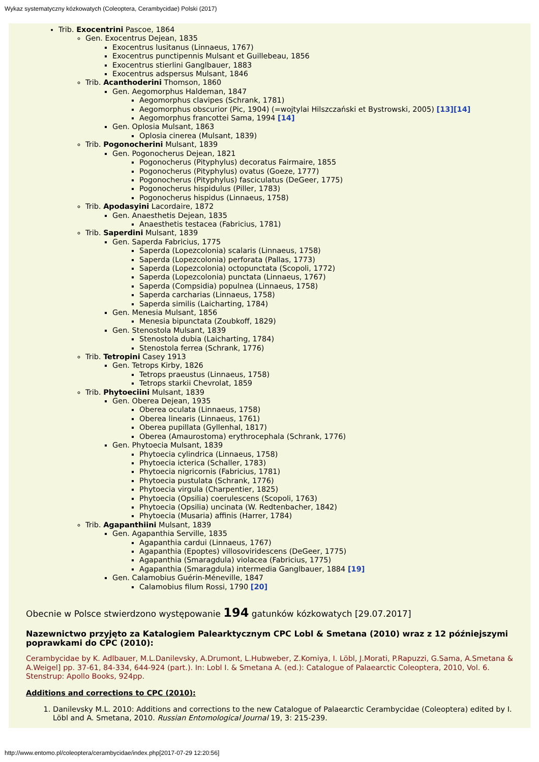Wykaz systematyczny kózkowatych (Coleoptera, Cerambycidae) Polski (2017)
Trib. Exocentrini Pascoe, 1864
Gen. Exocentrus Dejean, 1835
Exocentrus lusitanus (Linnaeus, 1767)
Exocentrus punctipennis Mulsant et Guillebeau, 1856
Exocentrus stierlini Ganglbauer, 1883
Exocentrus adspersus Mulsant, 1846
Trib. Acanthoderini Thomson, 1860
Gen. Aegomorphus Haldeman, 1847
Aegomorphus clavipes (Schrank, 1781)
Aegomorphus obscurior (Pic, 1904) (=wojtylai Hilszczański et Bystrowski, 2005) [13][14]
Aegomorphus francottei Sama, 1994 [14]
Gen. Oplosia Mulsant, 1863
Oplosia cinerea (Mulsant, 1839)
Trib. Pogonocherini Mulsant, 1839
Gen. Pogonocherus Dejean, 1821
Pogonocherus (Pityphylus) decoratus Fairmaire, 1855
Pogonocherus (Pityphylus) ovatus (Goeze, 1777)
Pogonocherus (Pityphylus) fasciculatus (DeGeer, 1775)
Pogonocherus hispidulus (Piller, 1783)
Pogonocherus hispidus (Linnaeus, 1758)
Trib. Apodasyini Lacordaire, 1872
Gen. Anaesthetis Dejean, 1835
Anaesthetis testacea (Fabricius, 1781)
Trib. Saperdini Mulsant, 1839
Gen. Saperda Fabricius, 1775
Saperda (Lopezcolonia) scalaris (Linnaeus, 1758)
Saperda (Lopezcolonia) perforata (Pallas, 1773)
Saperda (Lopezcolonia) octopunctata (Scopoli, 1772)
Saperda (Lopezcolonia) punctata (Linnaeus, 1767)
Saperda (Compsidia) populnea (Linnaeus, 1758)
Saperda carcharias (Linnaeus, 1758)
Saperda similis (Laicharting, 1784)
Gen. Menesia Mulsant, 1856
Menesia bipunctata (Zoubkoff, 1829)
Gen. Stenostola Mulsant, 1839
Stenostola dubia (Laicharting, 1784)
Stenostola ferrea (Schrank, 1776)
Trib. Tetropini Casey 1913
Gen. Tetrops Kirby, 1826
Tetrops praeustus (Linnaeus, 1758)
Tetrops starkii Chevrolat, 1859
Trib. Phytoeciini Mulsant, 1839
Gen. Oberea Dejean, 1935
Oberea oculata (Linnaeus, 1758)
Oberea linearis (Linnaeus, 1761)
Oberea pupillata (Gyllenhal, 1817)
Oberea (Amaurostoma) erythrocephala (Schrank, 1776)
Gen. Phytoecia Mulsant, 1839
Phytoecia cylindrica (Linnaeus, 1758)
Phytoecia icterica (Schaller, 1783)
Phytoecia nigricornis (Fabricius, 1781)
Phytoecia pustulata (Schrank, 1776)
Phytoecia virgula (Charpentier, 1825)
Phytoecia (Opsilia) coerulescens (Scopoli, 1763)
Phytoecia (Opsilia) uncinata (W. Redtenbacher, 1842)
Phytoecia (Musaria) affinis (Harrer, 1784)
Trib. Agapanthiini Mulsant, 1839
Gen. Agapanthia Serville, 1835
Agapanthia cardui (Linnaeus, 1767)
Agapanthia (Epoptes) villosoviridescens (DeGeer, 1775)
Agapanthia (Smaragdula) violacea (Fabricius, 1775)
Agapanthia (Smaragdula) intermedia Ganglbauer, 1884 [19]
Gen. Calamobius Guérin-Méneville, 1847
Calamobius filum Rossi, 1790 [20]
Obecnie w Polsce stwierdzono występowanie 194 gatunków kózkowatych [29.07.2017]
Nazewnictwo przyjęto za Katalogiem Palearktycznym CPC Lobl & Smetana (2010) wraz z 12 późniejszymi poprawkami do CPC (2010):
Cerambycidae by K. Adlbauer, M.L.Danilevsky, A.Drumont, L.Hubweber, Z.Komiya, I. Löbl, J.Morati, P.Rapuzzi, G.Sama, A.Smetana & A.Weigel] pp. 37-61, 84-334, 644-924 (part.). In: Lobl I. & Smetana A. (ed.): Catalogue of Palaearctic Coleoptera, 2010, Vol. 6. Stenstrup: Apollo Books, 924pp.
Additions and corrections to CPC (2010):
1. Danilevsky M.L. 2010: Additions and corrections to the new Catalogue of Palaearctic Cerambycidae (Coleoptera) edited by I. Löbl and A. Smetana, 2010. Russian Entomological Journal 19, 3: 215-239.
http://www.entomo.pl/coleoptera/cerambycidae/index.php[2017-07-29 12:20:56]